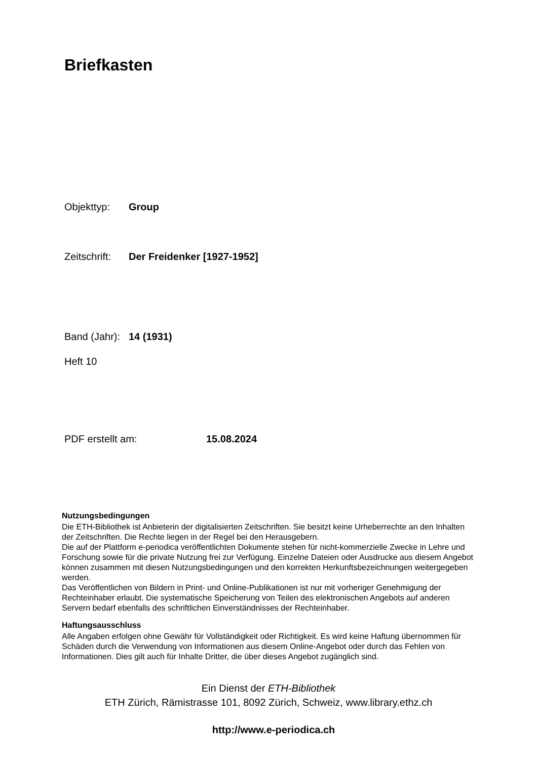Briefkasten
Objekttyp: Group
Zeitschrift: Der Freidenker [1927-1952]
Band (Jahr): 14 (1931)
Heft 10
PDF erstellt am: 15.08.2024
Nutzungsbedingungen
Die ETH-Bibliothek ist Anbieterin der digitalisierten Zeitschriften. Sie besitzt keine Urheberrechte an den Inhalten der Zeitschriften. Die Rechte liegen in der Regel bei den Herausgebern.
Die auf der Plattform e-periodica veröffentlichten Dokumente stehen für nicht-kommerzielle Zwecke in Lehre und Forschung sowie für die private Nutzung frei zur Verfügung. Einzelne Dateien oder Ausdrucke aus diesem Angebot können zusammen mit diesen Nutzungsbedingungen und den korrekten Herkunftsbezeichnungen weitergegeben werden.
Das Veröffentlichen von Bildern in Print- und Online-Publikationen ist nur mit vorheriger Genehmigung der Rechteinhaber erlaubt. Die systematische Speicherung von Teilen des elektronischen Angebots auf anderen Servern bedarf ebenfalls des schriftlichen Einverständnisses der Rechteinhaber.
Haftungsausschluss
Alle Angaben erfolgen ohne Gewähr für Vollständigkeit oder Richtigkeit. Es wird keine Haftung übernommen für Schäden durch die Verwendung von Informationen aus diesem Online-Angebot oder durch das Fehlen von Informationen. Dies gilt auch für Inhalte Dritter, die über dieses Angebot zugänglich sind.
Ein Dienst der ETH-Bibliothek
ETH Zürich, Rämistrasse 101, 8092 Zürich, Schweiz, www.library.ethz.ch
http://www.e-periodica.ch